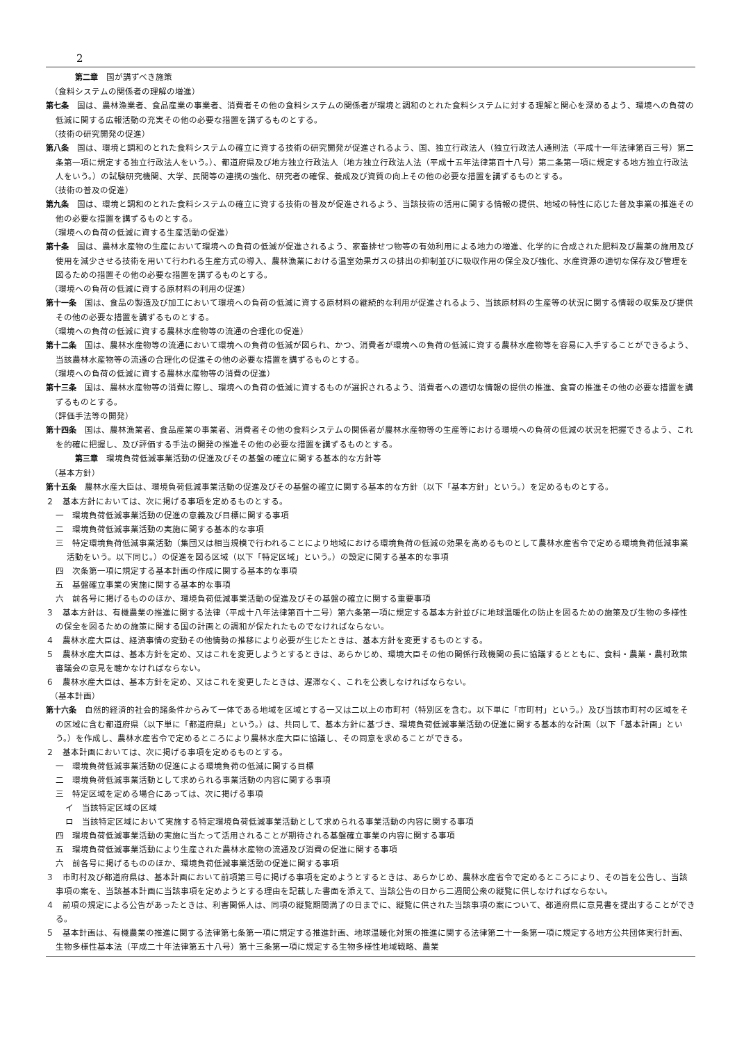2
第二章　国が講ずべき施策
（食料システムの関係者の理解の増進）
第七条　国は、農林漁業者、食品産業の事業者、消費者その他の食料システムの関係者が環境と調和のとれた食料システムに対する理解と関心を深めるよう、環境への負荷の低減に関する広報活動の充実その他の必要な措置を講ずるものとする。
（技術の研究開発の促進）
第八条　国は、環境と調和のとれた食料システムの確立に資する技術の研究開発が促進されるよう、国、独立行政法人（独立行政法人通則法（平成十一年法律第百三号）第二条第一項に規定する独立行政法人をいう。）、都道府県及び地方独立行政法人（地方独立行政法人法（平成十五年法律第百十八号）第二条第一項に規定する地方独立行政法人をいう。）の試験研究機関、大学、民間等の連携の強化、研究者の確保、養成及び資質の向上その他の必要な措置を講ずるものとする。
（技術の普及の促進）
第九条　国は、環境と調和のとれた食料システムの確立に資する技術の普及が促進されるよう、当該技術の活用に関する情報の提供、地域の特性に応じた普及事業の推進その他の必要な措置を講ずるものとする。
（環境への負荷の低減に資する生産活動の促進）
第十条　国は、農林水産物の生産において環境への負荷の低減が促進されるよう、家畜排せつ物等の有効利用による地力の増進、化学的に合成された肥料及び農薬の施用及び使用を減少させる技術を用いて行われる生産方式の導入、農林漁業における温室効果ガスの排出の抑制並びに吸収作用の保全及び強化、水産資源の適切な保存及び管理を図るための措置その他の必要な措置を講ずるものとする。
（環境への負荷の低減に資する原材料の利用の促進）
第十一条　国は、食品の製造及び加工において環境への負荷の低減に資する原材料の継続的な利用が促進されるよう、当該原材料の生産等の状況に関する情報の収集及び提供その他の必要な措置を講ずるものとする。
（環境への負荷の低減に資する農林水産物等の流通の合理化の促進）
第十二条　国は、農林水産物等の流通において環境への負荷の低減が図られ、かつ、消費者が環境への負荷の低減に資する農林水産物等を容易に入手することができるよう、当該農林水産物等の流通の合理化の促進その他の必要な措置を講ずるものとする。
（環境への負荷の低減に資する農林水産物等の消費の促進）
第十三条　国は、農林水産物等の消費に際し、環境への負荷の低減に資するものが選択されるよう、消費者への適切な情報の提供の推進、食育の推進その他の必要な措置を講ずるものとする。
（評価手法等の開発）
第十四条　国は、農林漁業者、食品産業の事業者、消費者その他の食料システムの関係者が農林水産物等の生産等における環境への負荷の低減の状況を把握できるよう、これを的確に把握し、及び評価する手法の開発の推進その他の必要な措置を講ずるものとする。
第三章　環境負荷低減事業活動の促進及びその基盤の確立に関する基本的な方針等
（基本方針）
第十五条　農林水産大臣は、環境負荷低減事業活動の促進及びその基盤の確立に関する基本的な方針（以下「基本方針」という。）を定めるものとする。
２　基本方針においては、次に掲げる事項を定めるものとする。
一　環境負荷低減事業活動の促進の意義及び目標に関する事項
二　環境負荷低減事業活動の実施に関する基本的な事項
三　特定環境負荷低減事業活動（集団又は相当規模で行われることにより地域における環境負荷の低減の効果を高めるものとして農林水産省令で定める環境負荷低減事業活動をいう。以下同じ。）の促進を図る区域（以下「特定区域」という。）の設定に関する基本的な事項
四　次条第一項に規定する基本計画の作成に関する基本的な事項
五　基盤確立事業の実施に関する基本的な事項
六　前各号に掲げるもののほか、環境負荷低減事業活動の促進及びその基盤の確立に関する重要事項
３　基本方針は、有機農業の推進に関する法律（平成十八年法律第百十二号）第六条第一項に規定する基本方針並びに地球温暖化の防止を図るための施策及び生物の多様性の保全を図るための施策に関する国の計画との調和が保たれたものでなければならない。
４　農林水産大臣は、経済事情の変動その他情勢の推移により必要が生じたときは、基本方針を変更するものとする。
５　農林水産大臣は、基本方針を定め、又はこれを変更しようとするときは、あらかじめ、環境大臣その他の関係行政機関の長に協議するとともに、食料・農業・農村政策審議会の意見を聴かなければならない。
６　農林水産大臣は、基本方針を定め、又はこれを変更したときは、遅滞なく、これを公表しなければならない。
（基本計画）
第十六条　自然的経済的社会的諸条件からみて一体である地域を区域とする一又は二以上の市町村（特別区を含む。以下単に「市町村」という。）及び当該市町村の区域をその区域に含む都道府県（以下単に「都道府県」という。）は、共同して、基本方針に基づき、環境負荷低減事業活動の促進に関する基本的な計画（以下「基本計画」という。）を作成し、農林水産省令で定めるところにより農林水産大臣に協議し、その同意を求めることができる。
２　基本計画においては、次に掲げる事項を定めるものとする。
一　環境負荷低減事業活動の促進による環境負荷の低減に関する目標
二　環境負荷低減事業活動として求められる事業活動の内容に関する事項
三　特定区域を定める場合にあっては、次に掲げる事項
イ　当該特定区域の区域
ロ　当該特定区域において実施する特定環境負荷低減事業活動として求められる事業活動の内容に関する事項
四　環境負荷低減事業活動の実施に当たって活用されることが期待される基盤確立事業の内容に関する事項
五　環境負荷低減事業活動により生産された農林水産物の流通及び消費の促進に関する事項
六　前各号に掲げるもののほか、環境負荷低減事業活動の促進に関する事項
３　市町村及び都道府県は、基本計画において前項第三号に掲げる事項を定めようとするときは、あらかじめ、農林水産省令で定めるところにより、その旨を公告し、当該事項の案を、当該基本計画に当該事項を定めようとする理由を記載した書面を添えて、当該公告の日から二週間公衆の縦覧に供しなければならない。
４　前項の規定による公告があったときは、利害関係人は、同項の縦覧期間満了の日までに、縦覧に供された当該事項の案について、都道府県に意見書を提出することができる。
５　基本計画は、有機農業の推進に関する法律第七条第一項に規定する推進計画、地球温暖化対策の推進に関する法律第二十一条第一項に規定する地方公共団体実行計画、生物多様性基本法（平成二十年法律第五十八号）第十三条第一項に規定する生物多様性地域戦略、農業